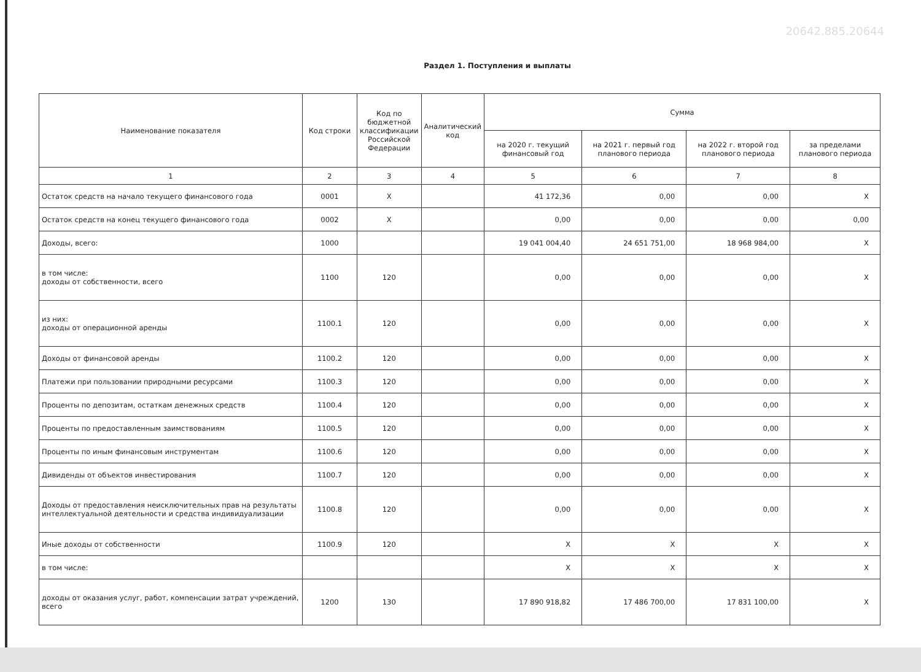20642.885.20644
Раздел 1. Поступления и выплаты
| Наименование показателя | Код строки | Код по бюджетной классификации Российской Федерации | Аналитический код | Сумма | | | |
| --- | --- | --- | --- | --- | --- | --- | --- |
| | | | | на 2020 г. текущий финансовый год | на 2021 г. первый год планового периода | на 2022 г. второй год планового периода | за пределами планового периода |
| 1 | 2 | 3 | 4 | 5 | 6 | 7 | 8 |
| Остаток средств на начало текущего финансового года | 0001 | X | | 41 172,36 | 0,00 | 0,00 | X |
| Остаток средств на конец текущего финансового года | 0002 | X | | 0,00 | 0,00 | 0,00 | 0,00 |
| Доходы, всего: | 1000 | | | 19 041 004,40 | 24 651 751,00 | 18 968 984,00 | X |
| в том числе: доходы от собственности, всего | 1100 | 120 | | 0,00 | 0,00 | 0,00 | X |
| из них: доходы от операционной аренды | 1100.1 | 120 | | 0,00 | 0,00 | 0,00 | X |
| Доходы от финансовой аренды | 1100.2 | 120 | | 0,00 | 0,00 | 0,00 | X |
| Платежи при пользовании природными ресурсами | 1100.3 | 120 | | 0,00 | 0,00 | 0,00 | X |
| Проценты по депозитам, остаткам денежных средств | 1100.4 | 120 | | 0,00 | 0,00 | 0,00 | X |
| Проценты по предоставленным заимствованиям | 1100.5 | 120 | | 0,00 | 0,00 | 0,00 | X |
| Проценты по иным финансовым инструментам | 1100.6 | 120 | | 0,00 | 0,00 | 0,00 | X |
| Дивиденды от объектов инвестирования | 1100.7 | 120 | | 0,00 | 0,00 | 0,00 | X |
| Доходы от предоставления неисключительных прав на результаты интеллектуальной деятельности и средства индивидуализации | 1100.8 | 120 | | 0,00 | 0,00 | 0,00 | X |
| Иные доходы от собственности | 1100.9 | 120 | | X | X | X | X |
| в том числе: | | | | X | X | X | X |
| доходы от оказания услуг, работ, компенсации затрат учреждений, всего | 1200 | 130 | | 17 890 918,82 | 17 486 700,00 | 17 831 100,00 | X |